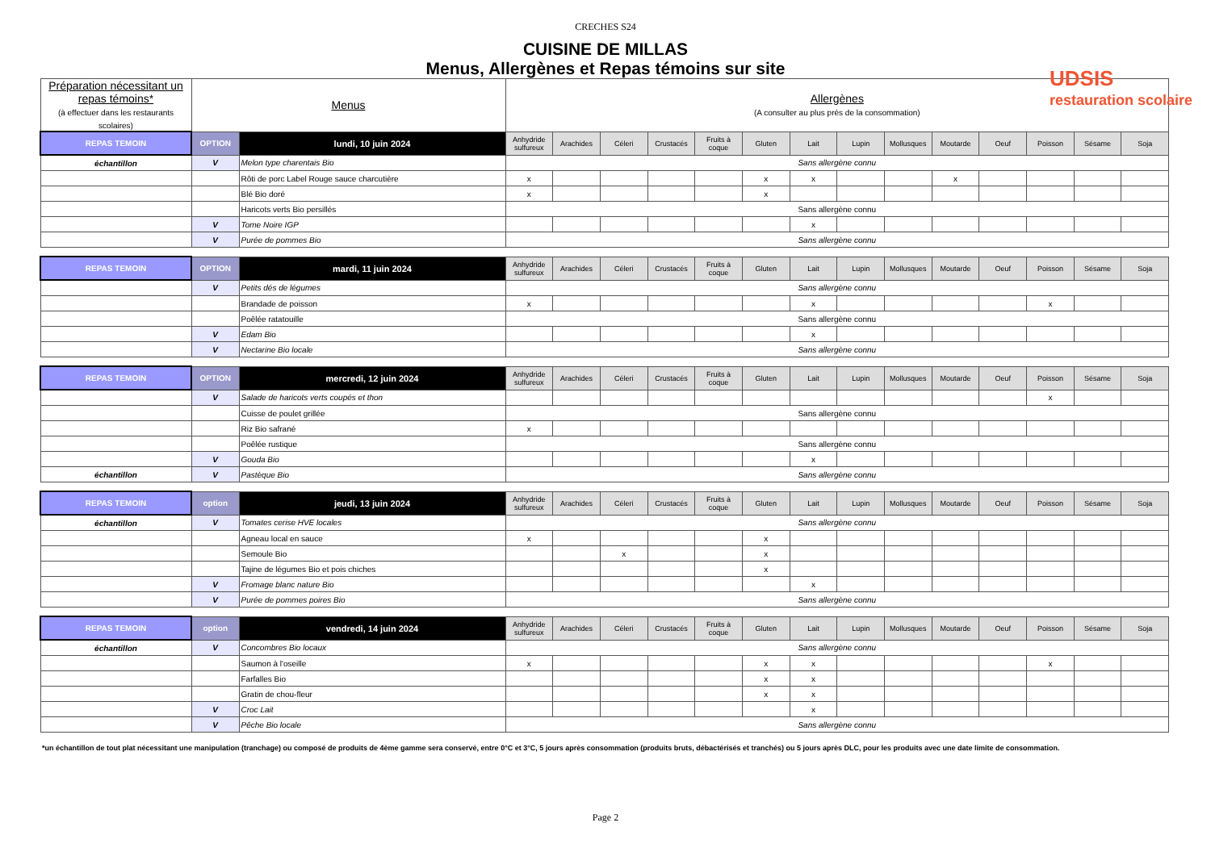CRECHES S24
CUISINE DE MILLAS
Menus, Allergènes et Repas témoins sur site
UDSIS
restauration scolaire
| Préparation nécessitant un repas témoins* (à effectuer dans les restaurants scolaires) | Menus | | Allergènes (A consulter au plus près de la consommation) | | | | | | | | | | | | | |
| --- | --- | --- | --- | --- | --- | --- | --- | --- | --- | --- | --- | --- | --- | --- | --- | --- |
| REPAS TEMOIN | OPTION | lundi, 10 juin 2024 | Anhydride sulfureux | Arachides | Céleri | Crustacés | Fruits à coque | Gluten | Lait | Lupin | Mollusques | Moutarde | Oeuf | Poisson | Sésame | Soja |
| échantillon | V | Melon type charentais Bio | Sans allergène connu | | | | | | | | | | | | | |
| | | Rôti de porc Label Rouge sauce charcutière | x | | | | | x | x | | | x | | | | |
| | | Blé Bio doré | x | | | | | x | | | | | | | | |
| | | Haricots verts Bio persillés | Sans allergène connu | | | | | | | | | | | | | |
| | V | Tome Noire IGP | | | | | | | x | | | | | | | |
| | V | Purée de pommes Bio | Sans allergène connu | | | | | | | | | | | | | |
| REPAS TEMOIN | OPTION | mardi, 11 juin 2024 | Anhydride sulfureux | Arachides | Céleri | Crustacés | Fruits à coque | Gluten | Lait | Lupin | Mollusques | Moutarde | Oeuf | Poisson | Sésame | Soja |
| | V | Petits dés de légumes | Sans allergène connu | | | | | | | | | | | | | |
| | | Brandade de poisson | x | | | | | | x | | | | | x | | |
| | | Poêlée ratatouille | Sans allergène connu | | | | | | | | | | | | | |
| | V | Edam Bio | | | | | | | x | | | | | | | |
| | V | Nectarine Bio locale | Sans allergène connu | | | | | | | | | | | | | |
| REPAS TEMOIN | OPTION | mercredi, 12 juin 2024 | Anhydride sulfureux | Arachides | Céleri | Crustacés | Fruits à coque | Gluten | Lait | Lupin | Mollusques | Moutarde | Oeuf | Poisson | Sésame | Soja |
| | V | Salade de haricots verts coupés et thon | | | | | | | | | | | | x | | |
| | | Cuisse de poulet grillée | Sans allergène connu | | | | | | | | | | | | | |
| | | Riz Bio safrané | x | | | | | | | | | | | | | |
| | | Poêlée rustique | Sans allergène connu | | | | | | | | | | | | | |
| | V | Gouda Bio | | | | | | | x | | | | | | | |
| échantillon | V | Pastèque Bio | Sans allergène connu | | | | | | | | | | | | | |
| REPAS TEMOIN | option | jeudi, 13 juin 2024 | Anhydride sulfureux | Arachides | Céleri | Crustacés | Fruits à coque | Gluten | Lait | Lupin | Mollusques | Moutarde | Oeuf | Poisson | Sésame | Soja |
| échantillon | V | Tomates cerise HVE locales | Sans allergène connu | | | | | | | | | | | | | |
| | | Agneau local en sauce | x | | | | | x | | | | | | | | |
| | | Semoule Bio | | | x | | | x | | | | | | | | |
| | | Tajine de légumes Bio et pois chiches | | | | | | x | | | | | | | | |
| | V | Fromage blanc nature Bio | | | | | | | x | | | | | | | |
| | V | Purée de pommes poires Bio | Sans allergène connu | | | | | | | | | | | | | |
| REPAS TEMOIN | option | vendredi, 14 juin 2024 | Anhydride sulfureux | Arachides | Céleri | Crustacés | Fruits à coque | Gluten | Lait | Lupin | Mollusques | Moutarde | Oeuf | Poisson | Sésame | Soja |
| échantillon | V | Concombres Bio locaux | Sans allergène connu | | | | | | | | | | | | | |
| | | Saumon à l'oseille | x | | | | | x | x | | | | | x | | |
| | | Farfalles Bio | | | | | | x | x | | | | | | | |
| | | Gratin de chou-fleur | | | | | | x | x | | | | | | | |
| | V | Croc Lait | | | | | | | x | | | | | | | |
| | V | Pêche Bio locale | Sans allergène connu | | | | | | | | | | | | | |
*un échantillon de tout plat nécessitant une manipulation (tranchage) ou composé de produits de 4ème gamme sera conservé, entre 0°C et 3°C, 5 jours après consommation (produits bruts, débactérisés et tranchés) ou 5 jours après DLC, pour les produits avec une date limite de consommation.
Page 2